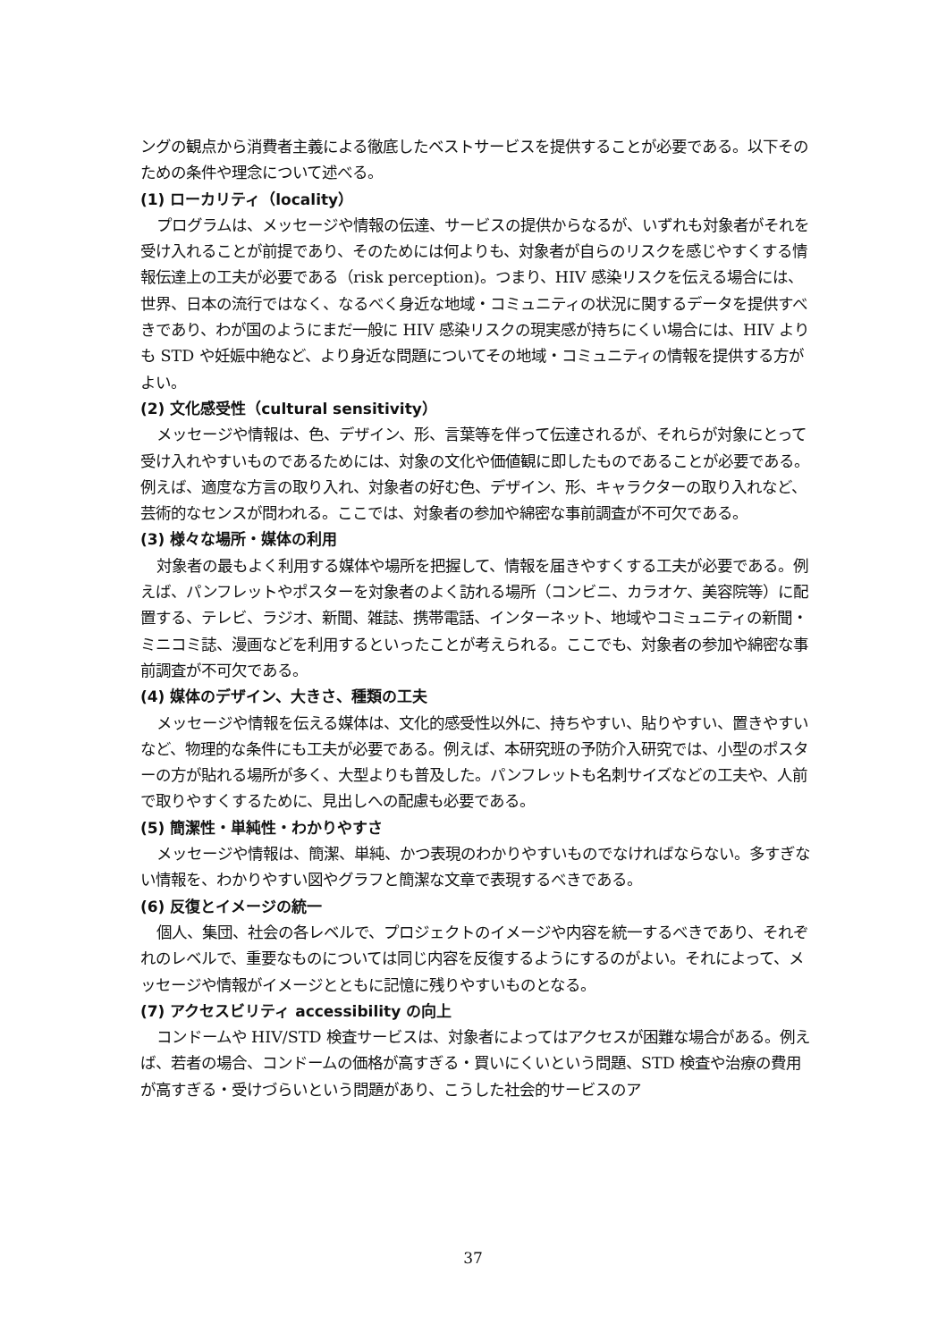ングの観点から消費者主義による徹底したベストサービスを提供することが必要である。以下そのための条件や理念について述べる。
(1) ローカリティ（locality）
プログラムは、メッセージや情報の伝達、サービスの提供からなるが、いずれも対象者がそれを受け入れることが前提であり、そのためには何よりも、対象者が自らのリスクを感じやすくする情報伝達上の工夫が必要である（risk perception)。つまり、HIV 感染リスクを伝える場合には、世界、日本の流行ではなく、なるべく身近な地域・コミュニティの状況に関するデータを提供すべきであり、わが国のようにまだ一般に HIV 感染リスクの現実感が持ちにくい場合には、HIV よりも STD や妊娠中絶など、より身近な問題についてその地域・コミュニティの情報を提供する方がよい。
(2) 文化感受性（cultural sensitivity）
メッセージや情報は、色、デザイン、形、言葉等を伴って伝達されるが、それらが対象にとって受け入れやすいものであるためには、対象の文化や価値観に即したものであることが必要である。例えば、適度な方言の取り入れ、対象者の好む色、デザイン、形、キャラクターの取り入れなど、芸術的なセンスが問われる。ここでは、対象者の参加や綿密な事前調査が不可欠である。
(3) 様々な場所・媒体の利用
対象者の最もよく利用する媒体や場所を把握して、情報を届きやすくする工夫が必要である。例えば、パンフレットやポスターを対象者のよく訪れる場所（コンビニ、カラオケ、美容院等）に配置する、テレビ、ラジオ、新聞、雑誌、携帯電話、インターネット、地域やコミュニティの新聞・ミニコミ誌、漫画などを利用するといったことが考えられる。ここでも、対象者の参加や綿密な事前調査が不可欠である。
(4) 媒体のデザイン、大きさ、種類の工夫
メッセージや情報を伝える媒体は、文化的感受性以外に、持ちやすい、貼りやすい、置きやすいなど、物理的な条件にも工夫が必要である。例えば、本研究班の予防介入研究では、小型のポスターの方が貼れる場所が多く、大型よりも普及した。パンフレットも名刺サイズなどの工夫や、人前で取りやすくするために、見出しへの配慮も必要である。
(5) 簡潔性・単純性・わかりやすさ
メッセージや情報は、簡潔、単純、かつ表現のわかりやすいものでなければならない。多すぎない情報を、わかりやすい図やグラフと簡潔な文章で表現するべきである。
(6) 反復とイメージの統一
個人、集団、社会の各レベルで、プロジェクトのイメージや内容を統一するべきであり、それぞれのレベルで、重要なものについては同じ内容を反復するようにするのがよい。それによって、メッセージや情報がイメージとともに記憶に残りやすいものとなる。
(7) アクセスビリティ accessibility の向上
コンドームや HIV/STD 検査サービスは、対象者によってはアクセスが困難な場合がある。例えば、若者の場合、コンドームの価格が高すぎる・買いにくいという問題、STD 検査や治療の費用が高すぎる・受けづらいという問題があり、こうした社会的サービスのア
37